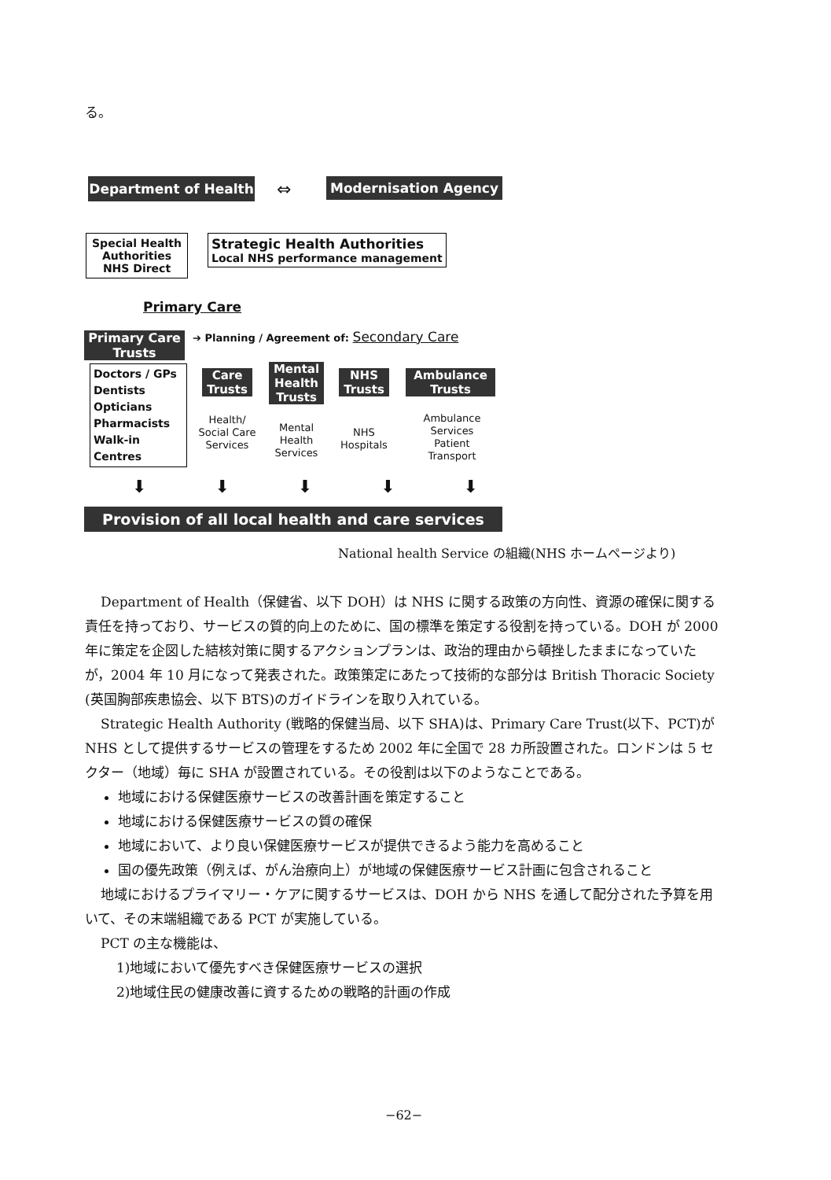る。
Department of Health ⇔ Modernisation Agency
Special Health Authorities
NHS Direct
Strategic Health Authorities
Local NHS performance management
Primary Care
Primary Care Trusts
➔ Planning / Agreement of: Secondary Care
Doctors / GPs
Dentists
Opticians
Pharmacists
Walk-in Centres
Care Trusts
Mental Health Trusts
NHS Trusts
Ambulance Trusts
Health/ Social Care Services
Mental Health Services
NHS Hospitals
Ambulance Services
Patient Transport
⬇ ⬇ ⬇ ⬇ ⬇
Provision of all local health and care services
National health Service の組織(NHS ホームページより)
Department of Health（保健省、以下 DOH）は NHS に関する政策の方向性、資源の確保に関する責任を持っており、サービスの質的向上のために、国の標準を策定する役割を持っている。DOH が 2000 年に策定を企図した結核対策に関するアクションプランは、政治的理由から頓挫したままになっていたが，2004 年 10 月になって発表された。政策策定にあたって技術的な部分は British Thoracic Society (英国胸部疾患協会、以下 BTS)のガイドラインを取り入れている。
Strategic Health Authority (戦略的保健当局、以下 SHA)は、Primary Care Trust(以下、PCT)が NHS として提供するサービスの管理をするため 2002 年に全国で 28 カ所設置された。ロンドンは 5 セクター（地域）毎に SHA が設置されている。その役割は以下のようなことである。
地域における保健医療サービスの改善計画を策定すること
地域における保健医療サービスの質の確保
地域において、より良い保健医療サービスが提供できるよう能力を高めること
国の優先政策（例えば、がん治療向上）が地域の保健医療サービス計画に包含されること
地域におけるプライマリー・ケアに関するサービスは、DOH から NHS を通して配分された予算を用いて、その末端組織である PCT が実施している。
PCT の主な機能は、
1)地域において優先すべき保健医療サービスの選択
2)地域住民の健康改善に資するための戦略的計画の作成
−62−